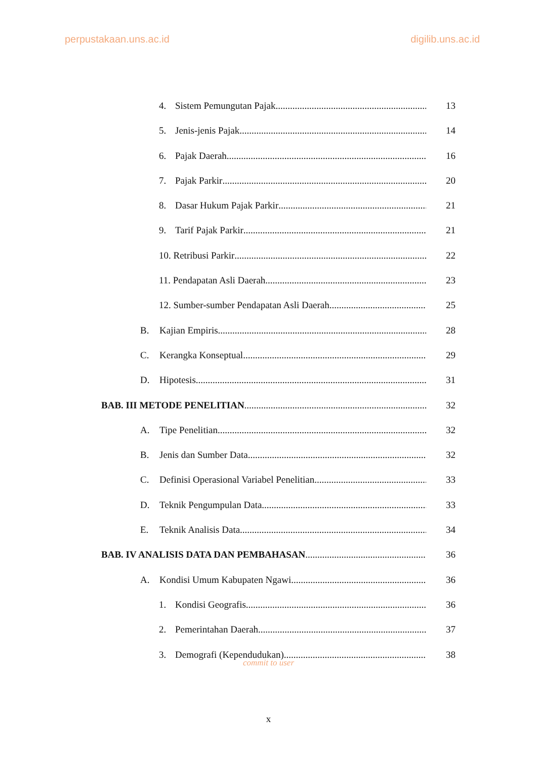perpustakaan.uns.ac.id digilib.uns.ac.id
4. Sistem Pemungutan Pajak 13
5. Jenis-jenis Pajak 14
6. Pajak Daerah 16
7. Pajak Parkir 20
8. Dasar Hukum Pajak Parkir 21
9. Tarif Pajak Parkir 21
10. Retribusi Parkir 22
11. Pendapatan Asli Daerah 23
12. Sumber-sumber Pendapatan Asli Daerah 25
B. Kajian Empiris 28
C. Kerangka Konseptual 29
D. Hipotesis 31
BAB. III METODE PENELITIAN 32
A. Tipe Penelitian 32
B. Jenis dan Sumber Data 32
C. Definisi Operasional Variabel Penelitian 33
D. Teknik Pengumpulan Data 33
E. Teknik Analisis Data 34
BAB. IV ANALISIS DATA DAN PEMBAHASAN 36
A. Kondisi Umum Kabupaten Ngawi 36
1. Kondisi Geografis 36
2. Pemerintahan Daerah 37
3. Demografi (Kependudukan) 38
commit to user
x